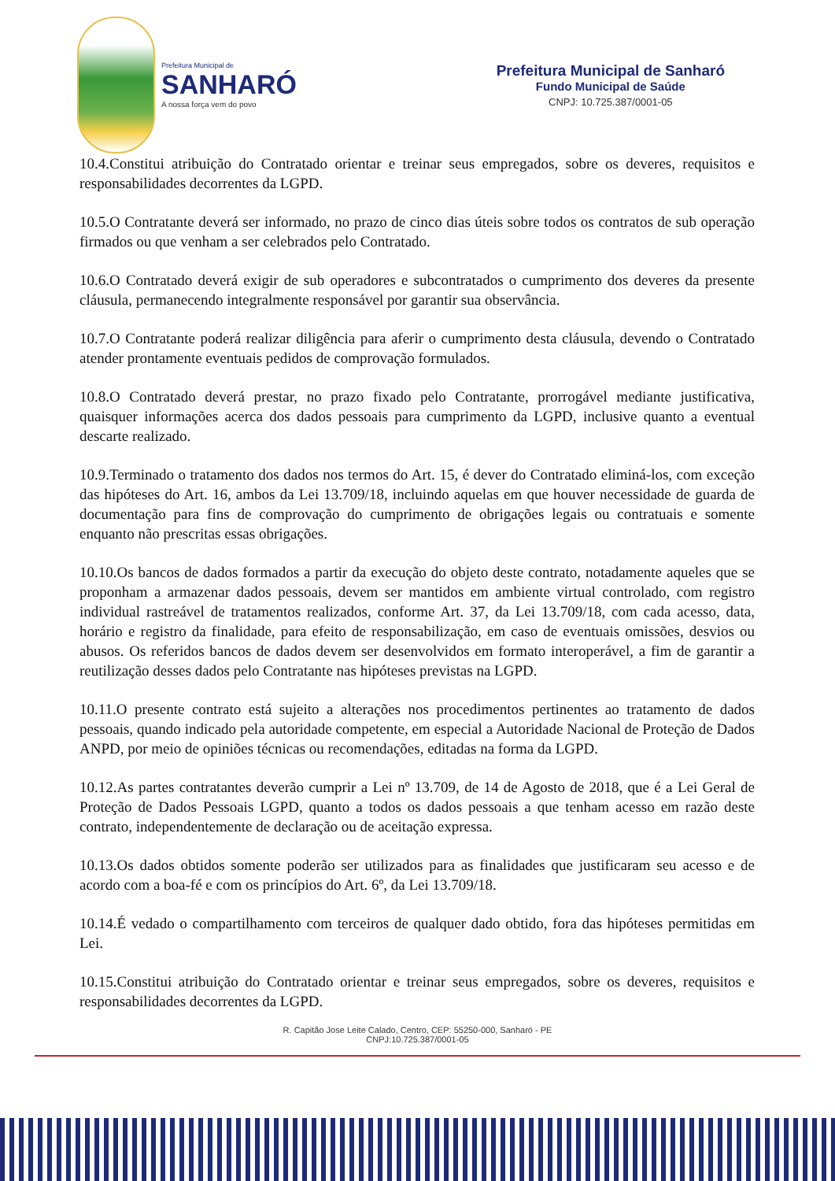Prefeitura Municipal de
SANHARÓ
A nossa força vem do povo
Prefeitura Municipal de Sanharó
Fundo Municipal de Saúde
CNPJ: 10.725.387/0001-05
10.4.Constitui atribuição do Contratado orientar e treinar seus empregados, sobre os deveres, requisitos e responsabilidades decorrentes da LGPD.
10.5.O Contratante deverá ser informado, no prazo de cinco dias úteis sobre todos os contratos de sub operação firmados ou que venham a ser celebrados pelo Contratado.
10.6.O Contratado deverá exigir de sub operadores e subcontratados o cumprimento dos deveres da presente cláusula, permanecendo integralmente responsável por garantir sua observância.
10.7.O Contratante poderá realizar diligência para aferir o cumprimento desta cláusula, devendo o Contratado atender prontamente eventuais pedidos de comprovação formulados.
10.8.O Contratado deverá prestar, no prazo fixado pelo Contratante, prorrogável mediante justificativa, quaisquer informações acerca dos dados pessoais para cumprimento da LGPD, inclusive quanto a eventual descarte realizado.
10.9.Terminado o tratamento dos dados nos termos do Art. 15, é dever do Contratado eliminá-los, com exceção das hipóteses do Art. 16, ambos da Lei 13.709/18, incluindo aquelas em que houver necessidade de guarda de documentação para fins de comprovação do cumprimento de obrigações legais ou contratuais e somente enquanto não prescritas essas obrigações.
10.10.Os bancos de dados formados a partir da execução do objeto deste contrato, notadamente aqueles que se proponham a armazenar dados pessoais, devem ser mantidos em ambiente virtual controlado, com registro individual rastreável de tratamentos realizados, conforme Art. 37, da Lei 13.709/18, com cada acesso, data, horário e registro da finalidade, para efeito de responsabilização, em caso de eventuais omissões, desvios ou abusos. Os referidos bancos de dados devem ser desenvolvidos em formato interoperável, a fim de garantir a reutilização desses dados pelo Contratante nas hipóteses previstas na LGPD.
10.11.O presente contrato está sujeito a alterações nos procedimentos pertinentes ao tratamento de dados pessoais, quando indicado pela autoridade competente, em especial a Autoridade Nacional de Proteção de Dados ANPD, por meio de opiniões técnicas ou recomendações, editadas na forma da LGPD.
10.12.As partes contratantes deverão cumprir a Lei nº 13.709, de 14 de Agosto de 2018, que é a Lei Geral de Proteção de Dados Pessoais LGPD, quanto a todos os dados pessoais a que tenham acesso em razão deste contrato, independentemente de declaração ou de aceitação expressa.
10.13.Os dados obtidos somente poderão ser utilizados para as finalidades que justificaram seu acesso e de acordo com a boa-fé e com os princípios do Art. 6º, da Lei 13.709/18.
10.14.É vedado o compartilhamento com terceiros de qualquer dado obtido, fora das hipóteses permitidas em Lei.
10.15.Constitui atribuição do Contratado orientar e treinar seus empregados, sobre os deveres, requisitos e responsabilidades decorrentes da LGPD.
R. Capitão Jose Leite Calado, Centro, CEP: 55250-000, Sanharó - PE
CNPJ:10.725.387/0001-05